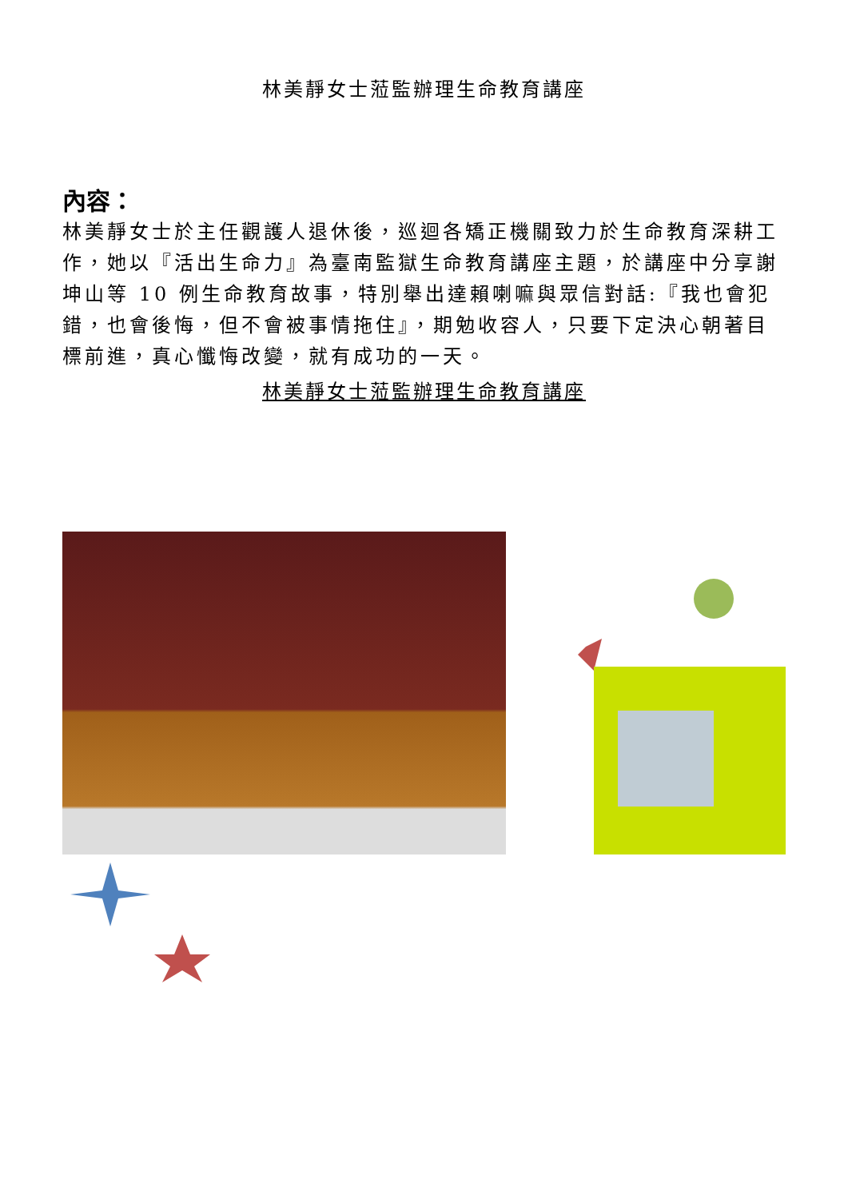林美靜女士蒞監辦理生命教育講座
內容：
林美靜女士於主任觀護人退休後，巡迴各矯正機關致力於生命教育深耕工作，她以『活出生命力』為臺南監獄生命教育講座主題，於講座中分享謝坤山等 10 例生命教育故事，特別舉出達賴喇嘛與眾信對話:『我也會犯錯，也會後悔，但不會被事情拖住』，期勉收容人，只要下定決心朝著目標前進，真心懺悔改變，就有成功的一天。
林美靜女士蒞監辦理生命教育講座